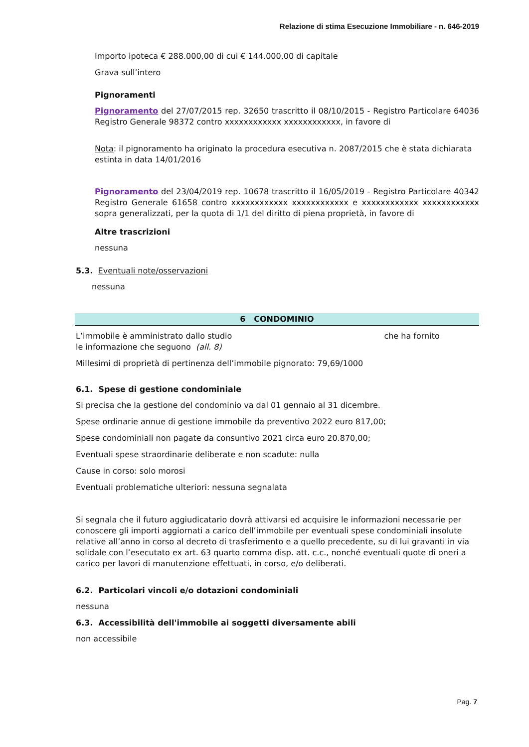Relazione di stima Esecuzione Immobiliare - n. 646-2019
Importo ipoteca € 288.000,00 di cui € 144.000,00 di capitale
Grava sull’intero
Pignoramenti
Pignoramento del 27/07/2015 rep. 32650 trascritto il 08/10/2015 - Registro Particolare 64036 Registro Generale 98372 contro xxxxxxxxxxxx xxxxxxxxxxxx, in favore di
Nota: il pignoramento ha originato la procedura esecutiva n. 2087/2015 che è stata dichiarata estinta in data 14/01/2016
Pignoramento del 23/04/2019 rep. 10678 trascritto il 16/05/2019 - Registro Particolare 40342 Registro Generale 61658 contro xxxxxxxxxxxx xxxxxxxxxxxx e xxxxxxxxxxxx xxxxxxxxxxxx sopra generalizzati, per la quota di 1/1 del diritto di piena proprietà, in favore di
Altre trascrizioni
nessuna
5.3. Eventuali note/osservazioni
nessuna
6 CONDOMINIO
L’immobile è amministrato dallo studio che ha fornito
le informazione che seguono (all. 8)
Millesimi di proprietà di pertinenza dell’immobile pignorato: 79,69/1000
6.1. Spese di gestione condominiale
Si precisa che la gestione del condominio va dal 01 gennaio al 31 dicembre.
Spese ordinarie annue di gestione immobile da preventivo 2022 euro 817,00;
Spese condominiali non pagate da consuntivo 2021 circa euro 20.870,00;
Eventuali spese straordinarie deliberate e non scadute: nulla
Cause in corso: solo morosi
Eventuali problematiche ulteriori: nessuna segnalata
Si segnala che il futuro aggiudicatario dovrà attivarsi ed acquisire le informazioni necessarie per conoscere gli importi aggiornati a carico dell’immobile per eventuali spese condominiali insolute relative all’anno in corso al decreto di trasferimento e a quello precedente, su di lui gravanti in via solidale con l’esecutato ex art. 63 quarto comma disp. att. c.c., nonché eventuali quote di oneri a carico per lavori di manutenzione effettuati, in corso, e/o deliberati.
6.2. Particolari vincoli e/o dotazioni condominiali
nessuna
6.3. Accessibilità dell'immobile ai soggetti diversamente abili
non accessibile
Pag. 7